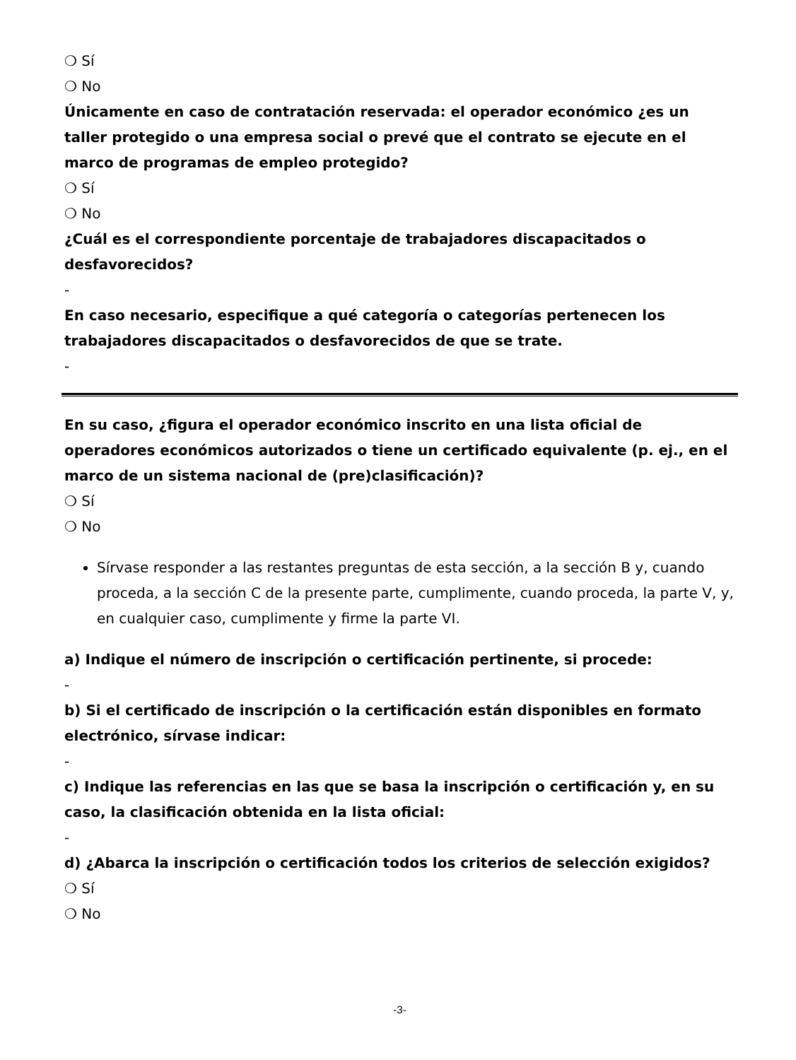❍ Sí
❍ No
Únicamente en caso de contratación reservada: el operador económico ¿es un taller protegido o una empresa social o prevé que el contrato se ejecute en el marco de programas de empleo protegido?
❍ Sí
❍ No
¿Cuál es el correspondiente porcentaje de trabajadores discapacitados o desfavorecidos?
-
En caso necesario, especifique a qué categoría o categorías pertenecen los trabajadores discapacitados o desfavorecidos de que se trate.
-
En su caso, ¿figura el operador económico inscrito en una lista oficial de operadores económicos autorizados o tiene un certificado equivalente (p. ej., en el marco de un sistema nacional de (pre)clasificación)?
❍ Sí
❍ No
Sírvase responder a las restantes preguntas de esta sección, a la sección B y, cuando proceda, a la sección C de la presente parte, cumplimente, cuando proceda, la parte V, y, en cualquier caso, cumplimente y firme la parte VI.
a) Indique el número de inscripción o certificación pertinente, si procede:
-
b) Si el certificado de inscripción o la certificación están disponibles en formato electrónico, sírvase indicar:
-
c) Indique las referencias en las que se basa la inscripción o certificación y, en su caso, la clasificación obtenida en la lista oficial:
-
d) ¿Abarca la inscripción o certificación todos los criterios de selección exigidos?
❍ Sí
❍ No
-3-